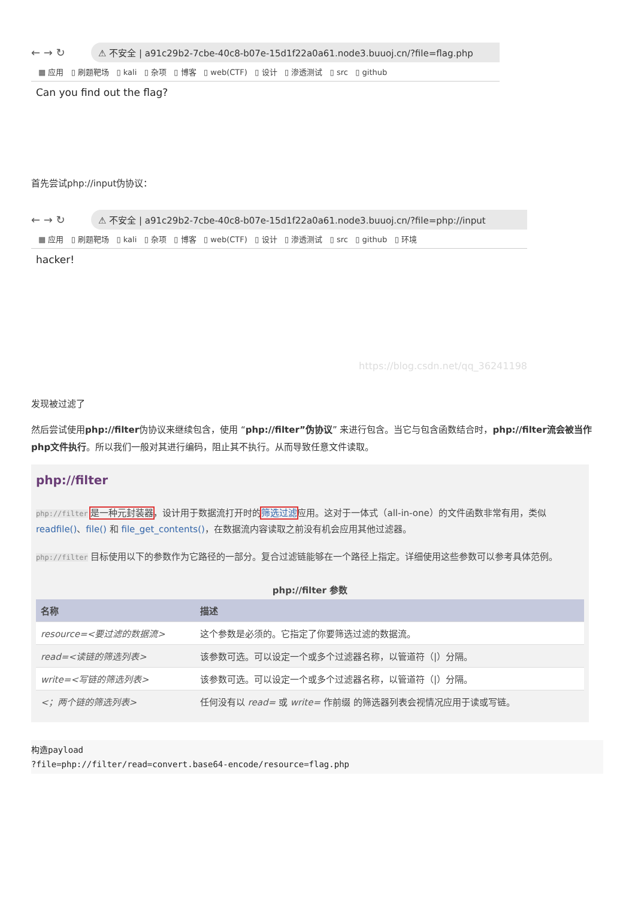← → ↻ ⚠ 不安全 | a91c29b2-7cbe-40c8-b07e-15d1f22a0a61.node3.buuoj.cn/?file=flag.php
▦ 应用 ▯ 刷题靶场 ▯ kali ▯ 杂项 ▯ 博客 ▯ web(CTF) ▯ 设计 ▯ 渗透测试 ▯ src ▯ github
Can you find out the flag?
首先尝试php://input伪协议：
← → ↻ ⚠ 不安全 | a91c29b2-7cbe-40c8-b07e-15d1f22a0a61.node3.buuoj.cn/?file=php://input
▦ 应用 ▯ 刷题靶场 ▯ kali ▯ 杂项 ▯ 博客 ▯ web(CTF) ▯ 设计 ▯ 渗透测试 ▯ src ▯ github ▯ 环境
hacker!
https://blog.csdn.net/qq_36241198
发现被过滤了
然后尝试使用php://filter伪协议来继续包含，使用 “php://filter”伪协议” 来进行包含。当它与包含函数结合时，php://filter流会被当作php文件执行。所以我们一般对其进行编码，阻止其不执行。从而导致任意文件读取。
php://filter
php://filter 是一种元封装器，设计用于数据流打开时的筛选过滤应用。这对于一体式（all-in-one）的文件函数非常有用，类似 readfile()、file() 和 file_get_contents()，在数据流内容读取之前没有机会应用其他过滤器。
php://filter 目标使用以下的参数作为它路径的一部分。复合过滤链能够在一个路径上指定。详细使用这些参数可以参考具体范例。
php://filter 参数
| 名称 | 描述 |
| --- | --- |
| resource=<要过滤的数据流> | 这个参数是必须的。它指定了你要筛选过滤的数据流。 |
| read=<读链的筛选列表> | 该参数可选。可以设定一个或多个过滤器名称，以管道符（/）分隔。 |
| write=<写链的筛选列表> | 该参数可选。可以设定一个或多个过滤器名称，以管道符（/）分隔。 |
| <；两个链的筛选列表> | 任何没有以 read= 或 write= 作前缀 的筛选器列表会视情况应用于读或写链。 |
构造payload
?file=php://filter/read=convert.base64-encode/resource=flag.php